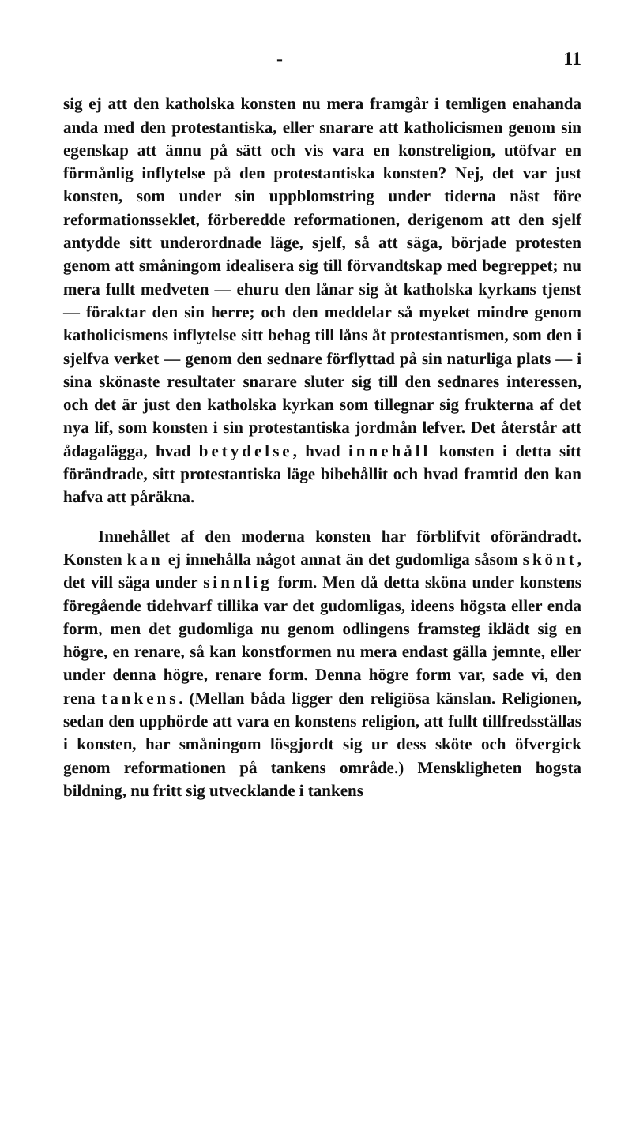- 11
sig ej att den katholska konsten nu mera framgår i temligen enahanda anda med den protestantiska, eller snarare att katholicismen genom sin egenskap att ännu på sätt och vis vara en konstreligion, utöfvar en förmånlig inflytelse på den protestantiska konsten? Nej, det var just konsten, som under sin uppblomstring under tiderna näst före reformationsseklet, förberedde reformationen, derigenom att den sjelf antydde sitt underordnade läge, sjelf, så att säga, började protesten genom att småningom idealisera sig till förvandtskap med begreppet; nu mera fullt medveten — ehuru den lånar sig åt katholska kyrkans tjenst — föraktar den sin herre; och den meddelar så myeket mindre genom katholicismens inflytelse sitt behag till låns åt protestantismen, som den i sjelfva verket — genom den sednare förflyttad på sin naturliga plats — i sina skönaste resultater snarare sluter sig till den sednares interessen, och det är just den katholska kyrkan som tillegnar sig frukterna af det nya lif, som konsten i sin protestantiska jordmån lefver. Det återstår att ådagalägga, hvad betydelse, hvad innehåll konsten i detta sitt förändrade, sitt protestantiska läge bibehållit och hvad framtid den kan hafva att påräkna.
Innehållet af den moderna konsten har förblifvit oförändradt. Konsten kan ej innehålla något annat än det gudomliga såsom skönt, det vill säga under sinnlig form. Men då detta sköna under konstens föregående tidehvarf tillika var det gudomligas, ideens högsta eller enda form, men det gudomliga nu genom odlingens framsteg iklädt sig en högre, en renare, så kan konstformen nu mera endast gälla jemnte, eller under denna högre, renare form. Denna högre form var, sade vi, den rena tankens. (Mellan båda ligger den religiösa känslan. Religionen, sedan den upphörde att vara en konstens religion, att fullt tillfredsställas i konsten, har småningom lösgjordt sig ur dess sköte och öfvergick genom reformationen på tankens område.) Menskligheten hogsta bildning, nu fritt sig utvecklande i tankens